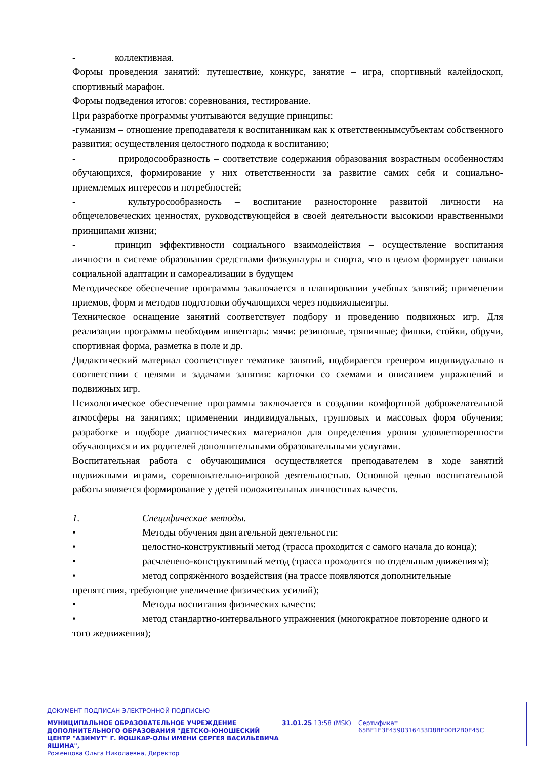- коллективная.
Формы проведения занятий: путешествие, конкурс, занятие – игра, спортивный калейдоскоп, спортивный марафон.
Формы подведения итогов: соревнования, тестирование.
При разработке программы учитываются ведущие принципы:
-гуманизм – отношение преподавателя к воспитанникам как к ответственнымсубъектам собственного развития; осуществления целостного подхода к воспитанию;
- природосообразность – соответствие содержания образования возрастным особенностям обучающихся, формирование у них ответственности за развитие самих себя и социально-приемлемых интересов и потребностей;
- культуросообразность – воспитание разносторонне развитой личности на общечеловеческих ценностях, руководствующейся в своей деятельности высокими нравственными принципами жизни;
- принцип эффективности социального взаимодействия – осуществление воспитания личности в системе образования средствами физкультуры и спорта, что в целом формирует навыки социальной адаптации и самореализации в будущем
Методическое обеспечение программы заключается в планировании учебных занятий; применении приемов, форм и методов подготовки обучающихся через подвижныеигры.
Техническое оснащение занятий соответствует подбору и проведению подвижных игр. Для реализации программы необходим инвентарь: мячи: резиновые, тряпичные; фишки, стойки, обручи, спортивная форма, разметка в поле и др.
Дидактический материал соответствует тематике занятий, подбирается тренером индивидуально в соответствии с целями и задачами занятия: карточки со схемами и описанием упражнений и подвижных игр.
Психологическое обеспечение программы заключается в создании комфортной доброжелательной атмосферы на занятиях; применении индивидуальных, групповых и массовых форм обучения; разработке и подборе диагностических материалов для определения уровня удовлетворенности обучающихся и их родителей дополнительными образовательными услугами.
Воспитательная работа с обучающимися осуществляется преподавателем в ходе занятий подвижными играми, соревновательно-игровой деятельностью. Основной целью воспитательной работы является формирование у детей положительных личностных качеств.
1. Специфические методы.
• Методы обучения двигательной деятельности:
• целостно-конструктивный метод (трасса проходится с самого начала до конца);
• расчленено-конструктивный метод (трасса проходится по отдельным движениям);
• метод сопряжѐнного воздействия (на трассе появляются дополнительные препятствия, требующие увеличение физических усилий);
• Методы воспитания физических качеств:
• метод стандартно-интервального упражнения (многократное повторение одного и того жедвижения);
ДОКУМЕНТ ПОДПИСАН ЭЛЕКТРОННОЙ ПОДПИСЬЮ
МУНИЦИПАЛЬНОЕ ОБРАЗОВАТЕЛЬНОЕ УЧРЕЖДЕНИЕ ДОПОЛНИТЕЛЬНОГО ОБРАЗОВАНИЯ "ДЕТСКО-ЮНОШЕСКИЙ ЦЕНТР "АЗИМУТ" Г. ЙОШКАР-ОЛЫ ИМЕНИ СЕРГЕЯ ВАСИЛЬЕВИЧА ЯШИНА",
Роженцова Ольга Николаевна, Директор
31.01.25 13:58 (MSK) Сертификат 65BF1E3E4590316433D8BE00B2B0E45C